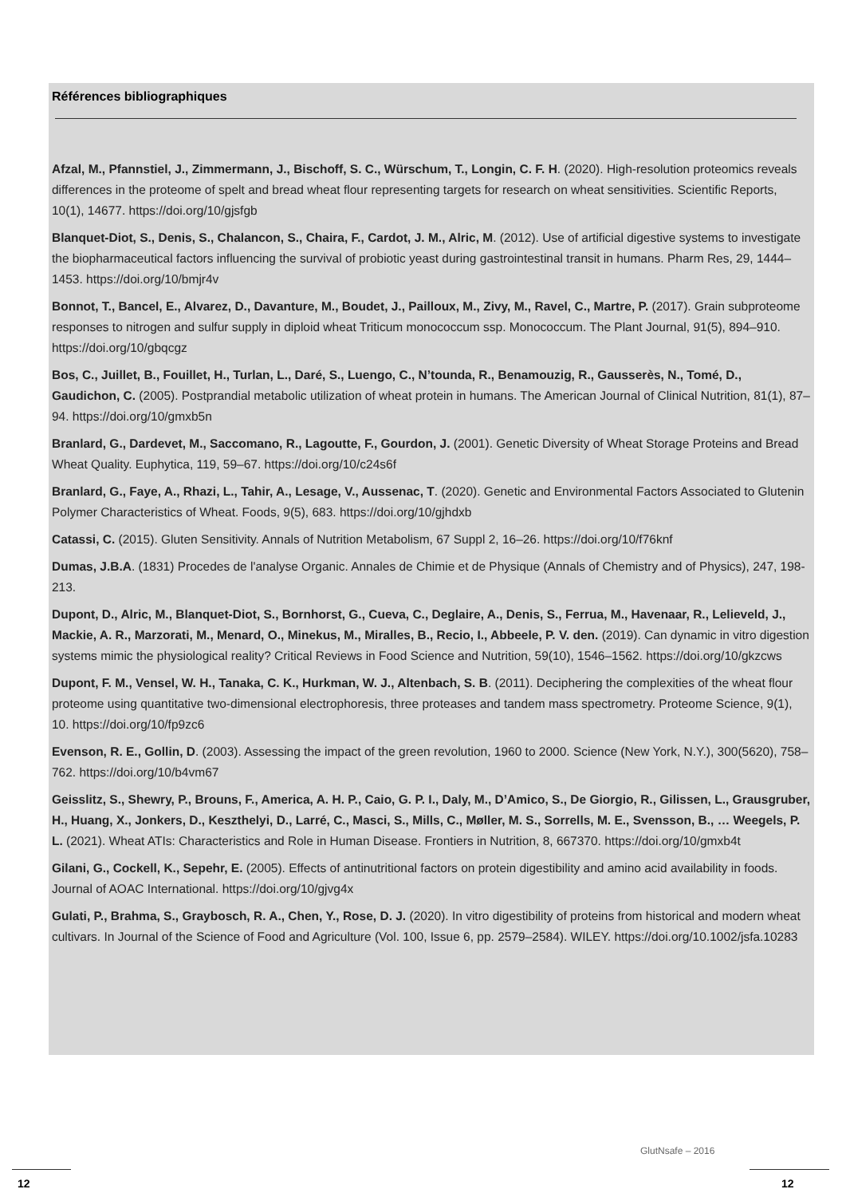Références bibliographiques
Afzal, M., Pfannstiel, J., Zimmermann, J., Bischoff, S. C., Würschum, T., Longin, C. F. H. (2020). High-resolution proteomics reveals differences in the proteome of spelt and bread wheat flour representing targets for research on wheat sensitivities. Scientific Reports, 10(1), 14677. https://doi.org/10/gjsfgb
Blanquet-Diot, S., Denis, S., Chalancon, S., Chaira, F., Cardot, J. M., Alric, M. (2012). Use of artificial digestive systems to investigate the biopharmaceutical factors influencing the survival of probiotic yeast during gastrointestinal transit in humans. Pharm Res, 29, 1444–1453. https://doi.org/10/bmjr4v
Bonnot, T., Bancel, E., Alvarez, D., Davanture, M., Boudet, J., Pailloux, M., Zivy, M., Ravel, C., Martre, P. (2017). Grain subproteome responses to nitrogen and sulfur supply in diploid wheat Triticum monococcum ssp. Monococcum. The Plant Journal, 91(5), 894–910. https://doi.org/10/gbqcgz
Bos, C., Juillet, B., Fouillet, H., Turlan, L., Daré, S., Luengo, C., N’tounda, R., Benamouzig, R., Gausserès, N., Tomé, D., Gaudichon, C. (2005). Postprandial metabolic utilization of wheat protein in humans. The American Journal of Clinical Nutrition, 81(1), 87–94. https://doi.org/10/gmxb5n
Branlard, G., Dardevet, M., Saccomano, R., Lagoutte, F., Gourdon, J. (2001). Genetic Diversity of Wheat Storage Proteins and Bread Wheat Quality. Euphytica, 119, 59–67. https://doi.org/10/c24s6f
Branlard, G., Faye, A., Rhazi, L., Tahir, A., Lesage, V., Aussenac, T. (2020). Genetic and Environmental Factors Associated to Glutenin Polymer Characteristics of Wheat. Foods, 9(5), 683. https://doi.org/10/gjhdxb
Catassi, C. (2015). Gluten Sensitivity. Annals of Nutrition Metabolism, 67 Suppl 2, 16–26. https://doi.org/10/f76knf
Dumas, J.B.A. (1831) Procedes de l'analyse Organic. Annales de Chimie et de Physique (Annals of Chemistry and of Physics), 247, 198-213.
Dupont, D., Alric, M., Blanquet-Diot, S., Bornhorst, G., Cueva, C., Deglaire, A., Denis, S., Ferrua, M., Havenaar, R., Lelieveld, J., Mackie, A. R., Marzorati, M., Menard, O., Minekus, M., Miralles, B., Recio, I., Abbeele, P. V. den. (2019). Can dynamic in vitro digestion systems mimic the physiological reality? Critical Reviews in Food Science and Nutrition, 59(10), 1546–1562. https://doi.org/10/gkzcws
Dupont, F. M., Vensel, W. H., Tanaka, C. K., Hurkman, W. J., Altenbach, S. B. (2011). Deciphering the complexities of the wheat flour proteome using quantitative two-dimensional electrophoresis, three proteases and tandem mass spectrometry. Proteome Science, 9(1), 10. https://doi.org/10/fp9zc6
Evenson, R. E., Gollin, D. (2003). Assessing the impact of the green revolution, 1960 to 2000. Science (New York, N.Y.), 300(5620), 758–762. https://doi.org/10/b4vm67
Geisslitz, S., Shewry, P., Brouns, F., America, A. H. P., Caio, G. P. I., Daly, M., D’Amico, S., De Giorgio, R., Gilissen, L., Grausgruber, H., Huang, X., Jonkers, D., Keszthelyi, D., Larré, C., Masci, S., Mills, C., Møller, M. S., Sorrells, M. E., Svensson, B., … Weegels, P. L. (2021). Wheat ATIs: Characteristics and Role in Human Disease. Frontiers in Nutrition, 8, 667370. https://doi.org/10/gmxb4t
Gilani, G., Cockell, K., Sepehr, E. (2005). Effects of antinutritional factors on protein digestibility and amino acid availability in foods. Journal of AOAC International. https://doi.org/10/gjvg4x
Gulati, P., Brahma, S., Graybosch, R. A., Chen, Y., Rose, D. J. (2020). In vitro digestibility of proteins from historical and modern wheat cultivars. In Journal of the Science of Food and Agriculture (Vol. 100, Issue 6, pp. 2579–2584). WILEY. https://doi.org/10.1002/jsfa.10283
GlutNsafe – 2016
12 12